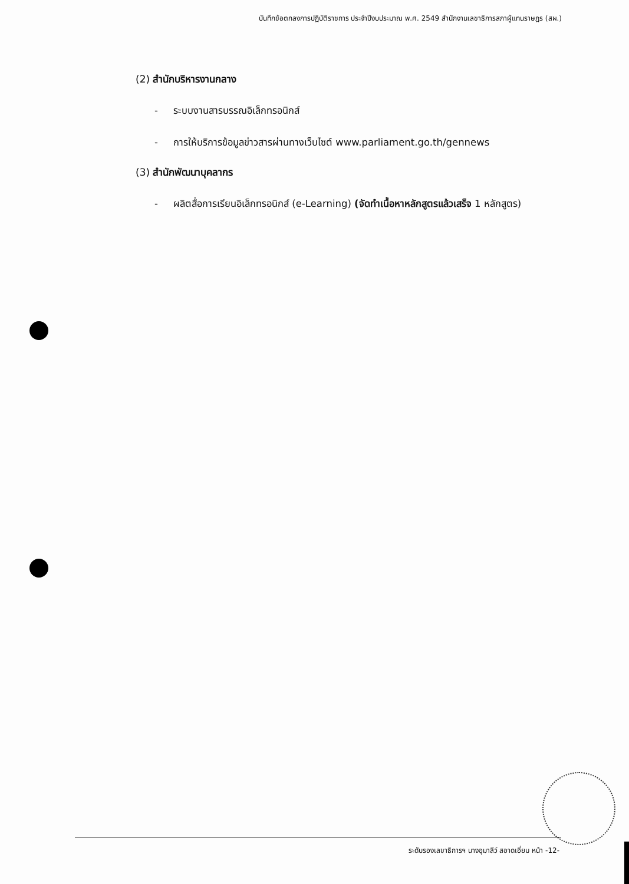บันทึกข้อตกลงการปฏิบัติราชการ ประจำปีงบประมาณ พ.ศ. 2549 สำนักงานเลขาธิการสภาผู้แทนราษฎร (สผ.)
(2) สำนักบริหารงานกลาง
- ระบบงานสารบรรณอิเล็กทรอนิกส์
- การให้บริการข้อมูลข่าวสารผ่านทางเว็บไซต์ www.parliament.go.th/gennews
(3) สำนักพัฒนาบุคลากร
- ผลิตสื่อการเรียนอิเล็กทรอนิกส์ (e-Learning) (จัดทำเนื้อหาหลักสูตรแล้วเสร็จ 1 หลักสูตร)
ระดับรองเลขาธิการฯ นางอุมาลีว์ สอาดเอี่ยม หน้า -12-